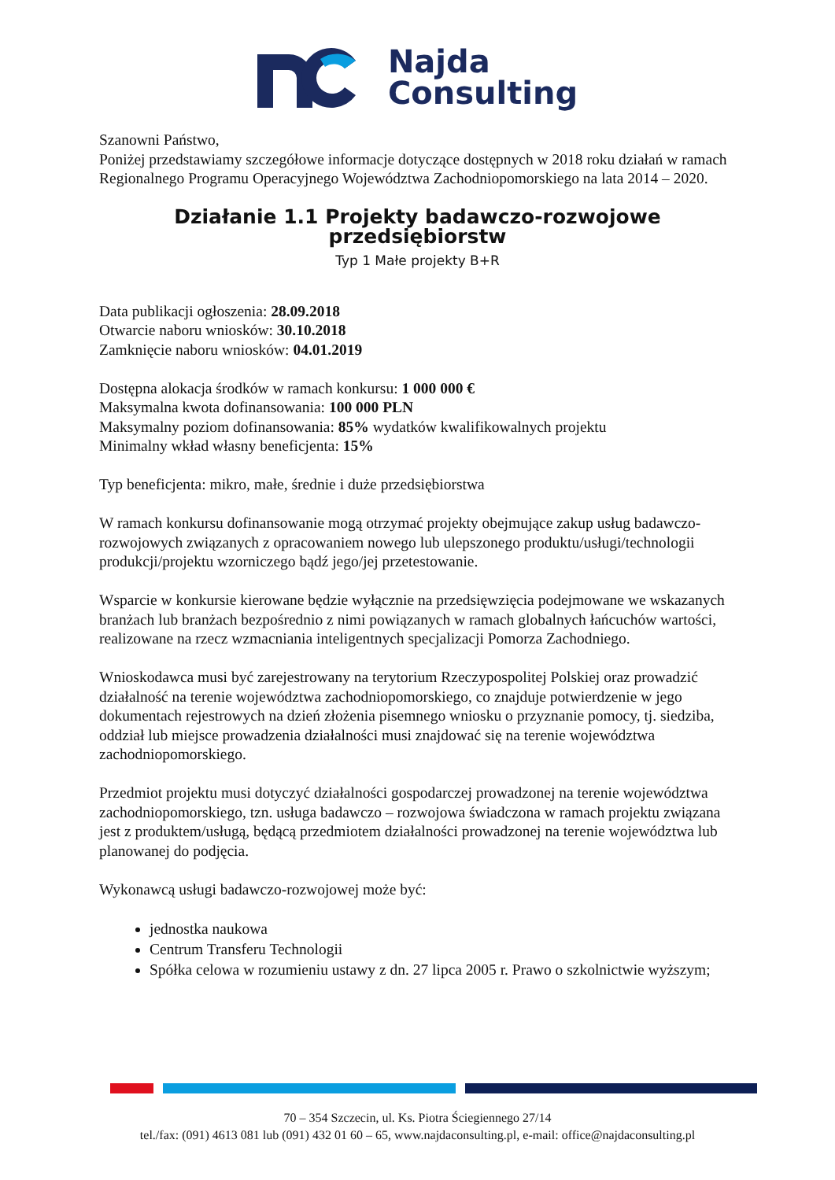Najda
Consulting
Szanowni Państwo,
Poniżej przedstawiamy szczegółowe informacje dotyczące dostępnych w 2018 roku działań w ramach Regionalnego Programu Operacyjnego Województwa Zachodniopomorskiego na lata 2014 – 2020.
Działanie 1.1 Projekty badawczo-rozwojowe przedsiębiorstw
Typ 1 Małe projekty B+R
Data publikacji ogłoszenia: 28.09.2018
Otwarcie naboru wniosków: 30.10.2018
Zamknięcie naboru wniosków: 04.01.2019
Dostępna alokacja środków w ramach konkursu: 1 000 000 €
Maksymalna kwota dofinansowania: 100 000 PLN
Maksymalny poziom dofinansowania: 85% wydatków kwalifikowalnych projektu
Minimalny wkład własny beneficjenta: 15%
Typ beneficjenta: mikro, małe, średnie i duże przedsiębiorstwa
W ramach konkursu dofinansowanie mogą otrzymać projekty obejmujące zakup usług badawczo-rozwojowych związanych z opracowaniem nowego lub ulepszonego produktu/usługi/technologii produkcji/projektu wzorniczego bądź jego/jej przetestowanie.
Wsparcie w konkursie kierowane będzie wyłącznie na przedsięwzięcia podejmowane we wskazanych branżach lub branżach bezpośrednio z nimi powiązanych w ramach globalnych łańcuchów wartości, realizowane na rzecz wzmacniania inteligentnych specjalizacji Pomorza Zachodniego.
Wnioskodawca musi być zarejestrowany na terytorium Rzeczypospolitej Polskiej oraz prowadzić działalność na terenie województwa zachodniopomorskiego, co znajduje potwierdzenie w jego dokumentach rejestrowych na dzień złożenia pisemnego wniosku o przyznanie pomocy, tj. siedziba, oddział lub miejsce prowadzenia działalności musi znajdować się na terenie województwa zachodniopomorskiego.
Przedmiot projektu musi dotyczyć działalności gospodarczej prowadzonej na terenie województwa zachodniopomorskiego, tzn. usługa badawczo – rozwojowa świadczona w ramach projektu związana jest z produktem/usługą, będącą przedmiotem działalności prowadzonej na terenie województwa lub planowanej do podjęcia.
Wykonawcą usługi badawczo-rozwojowej może być:
jednostka naukowa
Centrum Transferu Technologii
Spółka celowa w rozumieniu ustawy z dn. 27 lipca 2005 r. Prawo o szkolnictwie wyższym;
70 – 354 Szczecin, ul. Ks. Piotra Ściegiennego 27/14
tel./fax: (091) 4613 081 lub (091) 432 01 60 – 65, www.najdaconsulting.pl, e-mail: office@najdaconsulting.pl